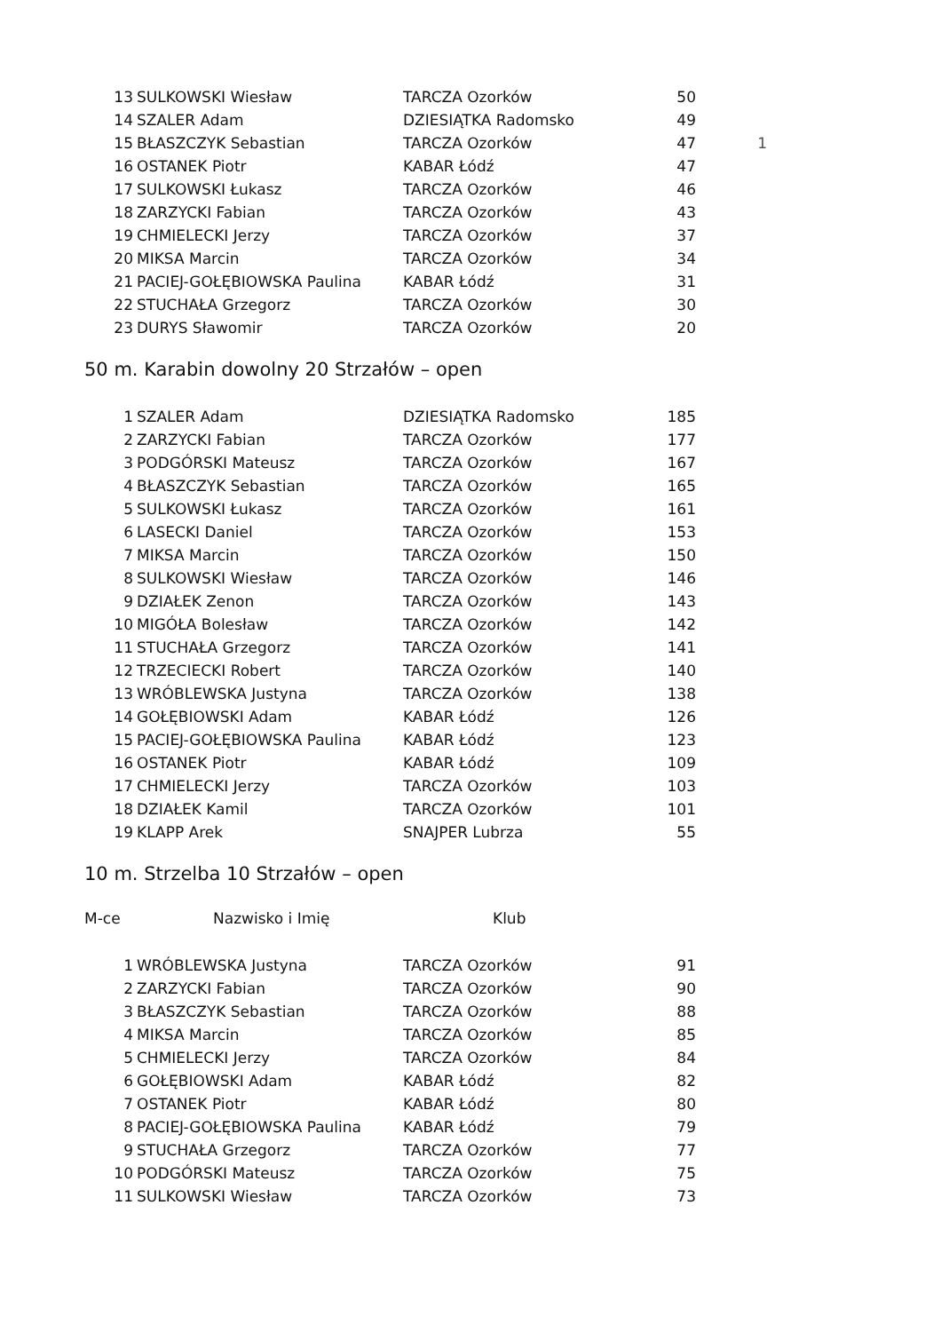| 13 | SULKOWSKI Wiesław | TARCZA Ozorków | 50 | |
| 14 | SZALER Adam | DZIESIĄTKA Radomsko | 49 | |
| 15 | BŁASZCZYK Sebastian | TARCZA Ozorków | 47 | 1 |
| 16 | OSTANEK Piotr | KABAR Łódź | 47 | |
| 17 | SULKOWSKI Łukasz | TARCZA Ozorków | 46 | |
| 18 | ZARZYCKI Fabian | TARCZA Ozorków | 43 | |
| 19 | CHMIELECKI Jerzy | TARCZA Ozorków | 37 | |
| 20 | MIKSA Marcin | TARCZA Ozorków | 34 | |
| 21 | PACIEJ-GOŁĘBIOWSKA Paulina | KABAR Łódź | 31 | |
| 22 | STUCHAŁA Grzegorz | TARCZA Ozorków | 30 | |
| 23 | DURYS Sławomir | TARCZA Ozorków | 20 | |
50 m. Karabin dowolny 20 Strzałów – open
| 1 | SZALER Adam | DZIESIĄTKA Radomsko | 185 |
| 2 | ZARZYCKI Fabian | TARCZA Ozorków | 177 |
| 3 | PODGÓRSKI Mateusz | TARCZA Ozorków | 167 |
| 4 | BŁASZCZYK Sebastian | TARCZA Ozorków | 165 |
| 5 | SULKOWSKI Łukasz | TARCZA Ozorków | 161 |
| 6 | LASECKI Daniel | TARCZA Ozorków | 153 |
| 7 | MIKSA Marcin | TARCZA Ozorków | 150 |
| 8 | SULKOWSKI Wiesław | TARCZA Ozorków | 146 |
| 9 | DZIAŁEK Zenon | TARCZA Ozorków | 143 |
| 10 | MIGÓŁA Bolesław | TARCZA Ozorków | 142 |
| 11 | STUCHAŁA Grzegorz | TARCZA Ozorków | 141 |
| 12 | TRZECIECKI Robert | TARCZA Ozorków | 140 |
| 13 | WRÓBLEWSKA Justyna | TARCZA Ozorków | 138 |
| 14 | GOŁĘBIOWSKI Adam | KABAR Łódź | 126 |
| 15 | PACIEJ-GOŁĘBIOWSKA Paulina | KABAR Łódź | 123 |
| 16 | OSTANEK Piotr | KABAR Łódź | 109 |
| 17 | CHMIELECKI Jerzy | TARCZA Ozorków | 103 |
| 18 | DZIAŁEK Kamil | TARCZA Ozorków | 101 |
| 19 | KLAPP Arek | SNAJPER Lubrza | 55 |
10 m. Strzelba 10 Strzałów – open
M-ce Nazwisko i Imię Klub
| 1 | WRÓBLEWSKA Justyna | TARCZA Ozorków | 91 |
| 2 | ZARZYCKI Fabian | TARCZA Ozorków | 90 |
| 3 | BŁASZCZYK Sebastian | TARCZA Ozorków | 88 |
| 4 | MIKSA Marcin | TARCZA Ozorków | 85 |
| 5 | CHMIELECKI Jerzy | TARCZA Ozorków | 84 |
| 6 | GOŁĘBIOWSKI Adam | KABAR Łódź | 82 |
| 7 | OSTANEK Piotr | KABAR Łódź | 80 |
| 8 | PACIEJ-GOŁĘBIOWSKA Paulina | KABAR Łódź | 79 |
| 9 | STUCHAŁA Grzegorz | TARCZA Ozorków | 77 |
| 10 | PODGÓRSKI Mateusz | TARCZA Ozorków | 75 |
| 11 | SULKOWSKI Wiesław | TARCZA Ozorków | 73 |